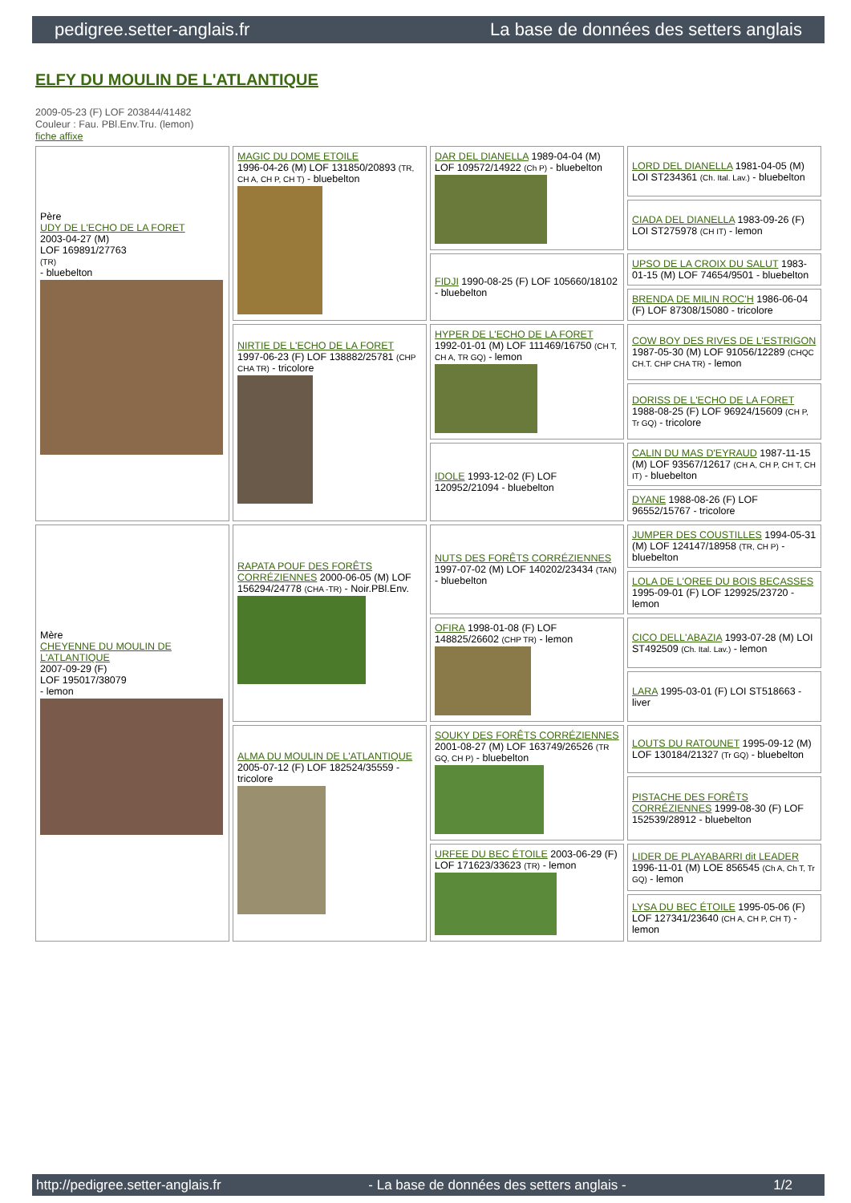pedigree.setter-anglais.fr La base de données des setters anglais
ELFY DU MOULIN DE L'ATLANTIQUE
2009-05-23 (F) LOF 203844/41482
Couleur : Fau. PBl.Env.Tru. (lemon)
fiche affixe
| Père UDY DE L'ECHO DE LA FORET 2003-04-27 (M) LOF 169891/27763 (TR) - bluebelton | MAGIC DU DOME ETOILE 1996-04-26 (M) LOF 131850/20893 (TR, CH A, CH P, CH T) - bluebelton | DAR DEL DIANELLA 1989-04-04 (M) LOF 109572/14922 (Ch P) - bluebelton | LORD DEL DIANELLA 1981-04-05 (M) LOI ST234361 (Ch. Ital. Lav.) - bluebelton |
| | | | CIADA DEL DIANELLA 1983-09-26 (F) LOI ST275978 (CH IT) - lemon |
| | | FIDJI 1990-08-25 (F) LOF 105660/18102 - bluebelton | UPSO DE LA CROIX DU SALUT 1983-01-15 (M) LOF 74654/9501 - bluebelton |
| | | | BRENDA DE MILIN ROC'H 1986-06-04 (F) LOF 87308/15080 - tricolore |
| | NIRTIE DE L'ECHO DE LA FORET 1997-06-23 (F) LOF 138882/25781 (CHP CHA TR) - tricolore | HYPER DE L'ECHO DE LA FORET 1992-01-01 (M) LOF 111469/16750 (CH T, CH A, TR GQ) - lemon | COW BOY DES RIVES DE L'ESTRIGON 1987-05-30 (M) LOF 91056/12289 (CHQC CH.T. CHP CHA TR) - lemon |
| | | | DORISS DE L'ECHO DE LA FORET 1988-08-25 (F) LOF 96924/15609 (CH P, Tr GQ) - tricolore |
| | | IDOLE 1993-12-02 (F) LOF 120952/21094 - bluebelton | CALIN DU MAS D'EYRAUD 1987-11-15 (M) LOF 93567/12617 (CH A, CH P, CH T, CH IT) - bluebelton |
| | | | DYANE 1988-08-26 (F) LOF 96552/15767 - tricolore |
| Mère CHEYENNE DU MOULIN DE L'ATLANTIQUE 2007-09-29 (F) LOF 195017/38079 - lemon | RAPATA POUF DES FORÊTS CORRÉZIENNES 2000-06-05 (M) LOF 156294/24778 (CHA -TR) - Noir.PBl.Env. | NUTS DES FORÊTS CORRÉZIENNES 1997-07-02 (M) LOF 140202/23434 (TAN) - bluebelton | JUMPER DES COUSTILLES 1994-05-31 (M) LOF 124147/18958 (TR, CH P) - bluebelton |
| | | | LOLA DE L'OREE DU BOIS BECASSES 1995-09-01 (F) LOF 129925/23720 - lemon |
| | | OFIRA 1998-01-08 (F) LOF 148825/26602 (CHP TR) - lemon | CICO DELL'ABAZIA 1993-07-28 (M) LOI ST492509 (Ch. Ital. Lav.) - lemon |
| | | | LARA 1995-03-01 (F) LOI ST518663 - liver |
| | ALMA DU MOULIN DE L'ATLANTIQUE 2005-07-12 (F) LOF 182524/35559 - tricolore | SOUKY DES FORÊTS CORRÉZIENNES 2001-08-27 (M) LOF 163749/26526 (TR GQ, CH P) - bluebelton | LOUTS DU RATOUNET 1995-09-12 (M) LOF 130184/21327 (Tr GQ) - bluebelton |
| | | | PISTACHE DES FORÊTS CORRÉZIENNES 1999-08-30 (F) LOF 152539/28912 - bluebelton |
| | | URFEE DU BEC ÉTOILE 2003-06-29 (F) LOF 171623/33623 (TR) - lemon | LIDER DE PLAYABARRI dit LEADER 1996-11-01 (M) LOE 856545 (Ch A, Ch T, Tr GQ) - lemon |
| | | | LYSA DU BEC ÉTOILE 1995-05-06 (F) LOF 127341/23640 (CH A, CH P, CH T) - lemon |
http://pedigree.setter-anglais.fr - La base de données des setters anglais - 1/2